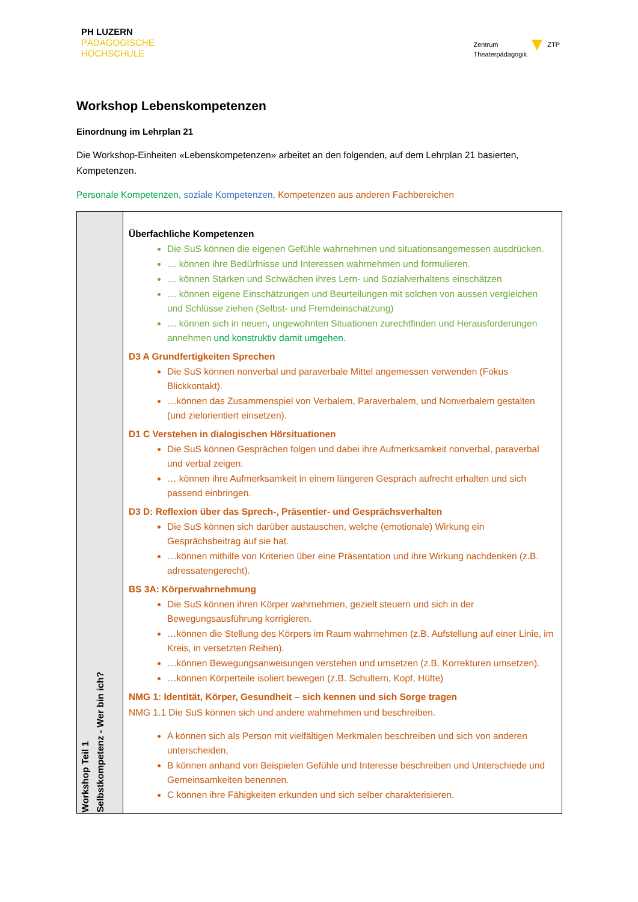PH LUZERN
PÄDAGOGISCHE
HOCHSCHULE
Zentrum
Theaterpädagogik
ZTP
Workshop Lebenskompetenzen
Einordnung im Lehrplan 21
Die Workshop-Einheiten «Lebenskompetenzen» arbeitet an den folgenden, auf dem Lehrplan 21 basierten, Kompetenzen.
Personale Kompetenzen, soziale Kompetenzen, Kompetenzen aus anderen Fachbereichen
| Workshop Teil 1 Selbstkompetenz - Wer bin ich? | Überfachliche Kompetenzen Die SuS können die eigenen Gefühle wahrnehmen und situationsangemessen ausdrücken. … können ihre Bedürfnisse und Interessen wahrnehmen und formulieren. … können Stärken und Schwächen ihres Lern- und Sozialverhaltens einschätzen … können eigene Einschätzungen und Beurteilungen mit solchen von aussen vergleichen und Schlüsse ziehen (Selbst- und Fremdeinschätzung) … können sich in neuen, ungewohnten Situationen zurechtfinden und Herausforderungen annehmen und konstruktiv damit umgehen. D3 A Grundfertigkeiten Sprechen Die SuS können nonverbal und paraverbale Mittel angemessen verwenden (Fokus Blickkontakt). …können das Zusammenspiel von Verbalem, Paraverbalem, und Nonverbalem gestalten (und zielorientiert einsetzen). D1 C Verstehen in dialogischen Hörsituationen Die SuS können Gesprächen folgen und dabei ihre Aufmerksamkeit nonverbal, paraverbal und verbal zeigen. … können ihre Aufmerksamkeit in einem längeren Gespräch aufrecht erhalten und sich passend einbringen. D3 D: Reflexion über das Sprech-, Präsentier- und Gesprächsverhalten Die SuS können sich darüber austauschen, welche (emotionale) Wirkung ein Gesprächsbeitrag auf sie hat. …können mithilfe von Kriterien über eine Präsentation und ihre Wirkung nachdenken (z.B. adressatengerecht). BS 3A: Körperwahrnehmung Die SuS können ihren Körper wahrnehmen, gezielt steuern und sich in der Bewegungsausführung korrigieren. …können die Stellung des Körpers im Raum wahrnehmen (z.B. Aufstellung auf einer Linie, im Kreis, in versetzten Reihen). …können Bewegungsanweisungen verstehen und umsetzen (z.B. Korrekturen umsetzen). …können Körperteile isoliert bewegen (z.B. Schultern, Kopf, Hüfte) NMG 1: Identität, Körper, Gesundheit – sich kennen und sich Sorge tragen NMG 1.1 Die SuS können sich und andere wahrnehmen und beschreiben. A können sich als Person mit vielfältigen Merkmalen beschreiben und sich von anderen unterscheiden, B können anhand von Beispielen Gefühle und Interesse beschreiben und Unterschiede und Gemeinsamkeiten benennen. C können ihre Fähigkeiten erkunden und sich selber charakterisieren. |